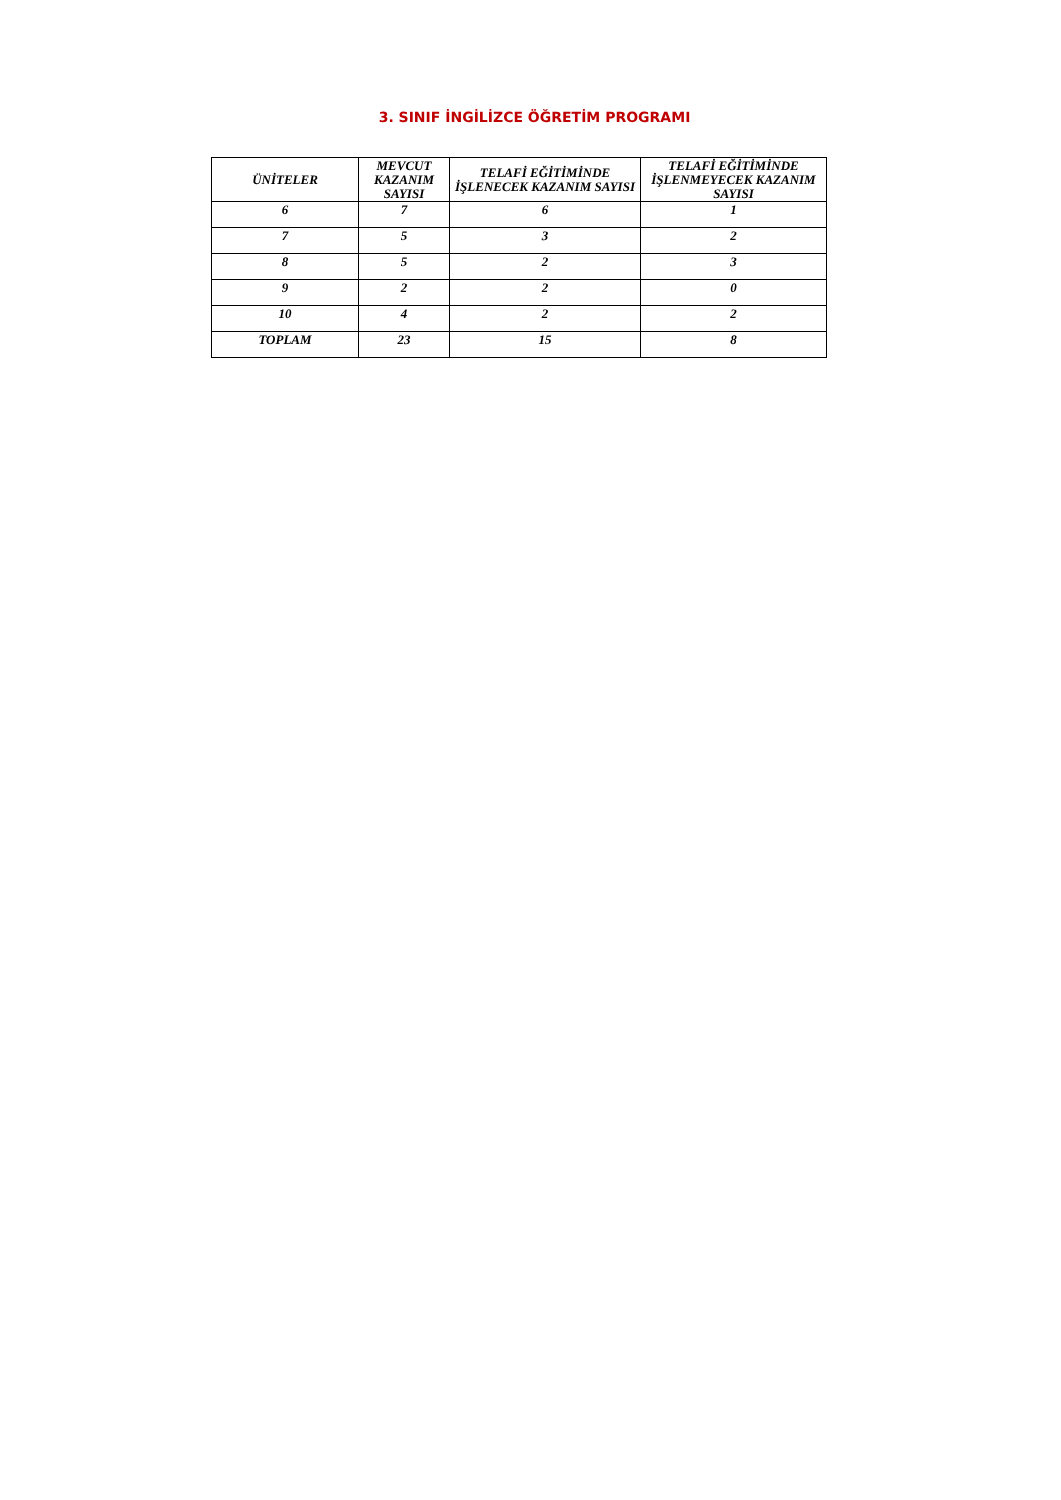3. SINIF İNGİLİZCE ÖĞRETİM PROGRAMI
| ÜNİTELER | MEVCUT KAZANIM SAYISI | TELAFİ EĞİTİMİNDE İŞLENECEK KAZANIM SAYISI | TELAFİ EĞİTİMİNDE İŞLENMEYECEK KAZANIM SAYISI |
| --- | --- | --- | --- |
| 6 | 7 | 6 | 1 |
| 7 | 5 | 3 | 2 |
| 8 | 5 | 2 | 3 |
| 9 | 2 | 2 | 0 |
| 10 | 4 | 2 | 2 |
| TOPLAM | 23 | 15 | 8 |